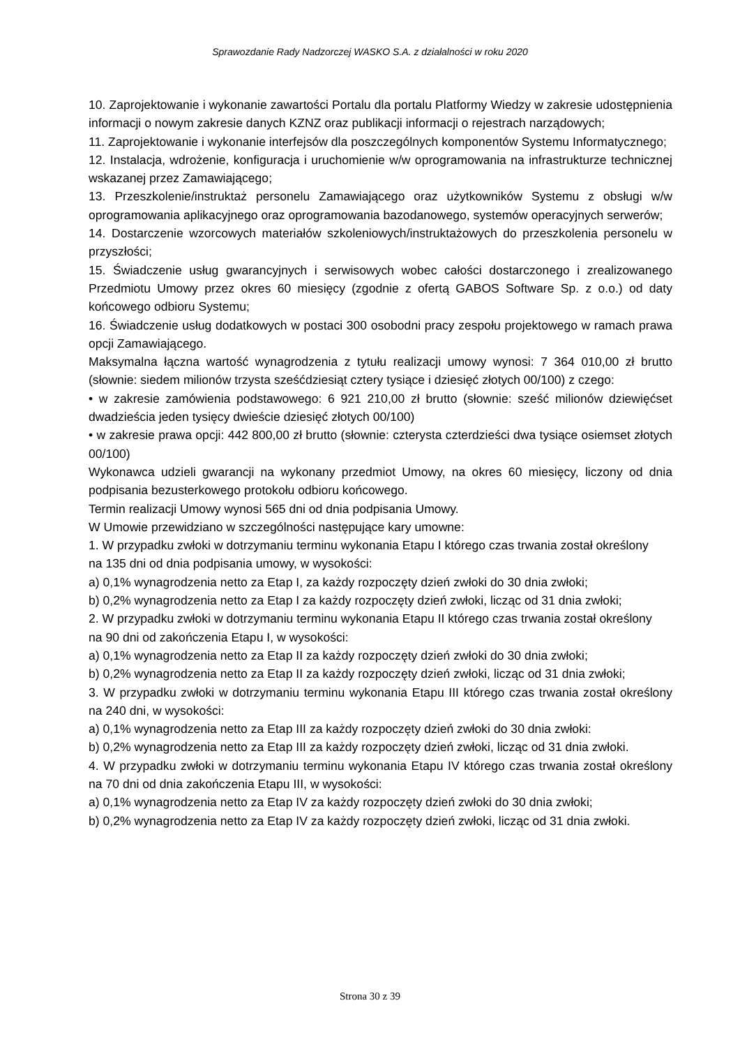Sprawozdanie Rady Nadzorczej WASKO S.A. z działalności w roku 2020
10. Zaprojektowanie i wykonanie zawartości Portalu dla portalu Platformy Wiedzy w zakresie udostępnienia informacji o nowym zakresie danych KZNZ oraz publikacji informacji o rejestrach narządowych;
11. Zaprojektowanie i wykonanie interfejsów dla poszczególnych komponentów Systemu Informatycznego;
12. Instalacja, wdrożenie, konfiguracja i uruchomienie w/w oprogramowania na infrastrukturze technicznej wskazanej przez Zamawiającego;
13. Przeszkolenie/instruktaż personelu Zamawiającego oraz użytkowników Systemu z obsługi w/w oprogramowania aplikacyjnego oraz oprogramowania bazodanowego, systemów operacyjnych serwerów;
14. Dostarczenie wzorcowych materiałów szkoleniowych/instruktażowych do przeszkolenia personelu w przyszłości;
15. Świadczenie usług gwarancyjnych i serwisowych wobec całości dostarczonego i zrealizowanego Przedmiotu Umowy przez okres 60 miesięcy (zgodnie z ofertą GABOS Software Sp. z o.o.) od daty końcowego odbioru Systemu;
16. Świadczenie usług dodatkowych w postaci 300 osobodni pracy zespołu projektowego w ramach prawa opcji Zamawiającego.
Maksymalna łączna wartość wynagrodzenia z tytułu realizacji umowy wynosi: 7 364 010,00 zł brutto (słownie: siedem milionów trzysta sześćdziesiąt cztery tysiące i dziesięć złotych 00/100) z czego:
• w zakresie zamówienia podstawowego: 6 921 210,00 zł brutto (słownie: sześć milionów dziewięćset dwadzieścia jeden tysięcy dwieście dziesięć złotych 00/100)
• w zakresie prawa opcji: 442 800,00 zł brutto (słownie: czterysta czterdzieści dwa tysiące osiemset złotych 00/100)
Wykonawca udzieli gwarancji na wykonany przedmiot Umowy, na okres 60 miesięcy, liczony od dnia podpisania bezusterkowego protokołu odbioru końcowego.
Termin realizacji Umowy wynosi 565 dni od dnia podpisania Umowy.
W Umowie przewidziano w szczególności następujące kary umowne:
1. W przypadku zwłoki w dotrzymaniu terminu wykonania Etapu I którego czas trwania został określony
na 135 dni od dnia podpisania umowy, w wysokości:
a) 0,1% wynagrodzenia netto za Etap I, za każdy rozpoczęty dzień zwłoki do 30 dnia zwłoki;
b) 0,2% wynagrodzenia netto za Etap I za każdy rozpoczęty dzień zwłoki, licząc od 31 dnia zwłoki;
2. W przypadku zwłoki w dotrzymaniu terminu wykonania Etapu II którego czas trwania został określony
na 90 dni od zakończenia Etapu I, w wysokości:
a) 0,1% wynagrodzenia netto za Etap II za każdy rozpoczęty dzień zwłoki do 30 dnia zwłoki;
b) 0,2% wynagrodzenia netto za Etap II za każdy rozpoczęty dzień zwłoki, licząc od 31 dnia zwłoki;
3. W przypadku zwłoki w dotrzymaniu terminu wykonania Etapu III którego czas trwania został określony na 240 dni, w wysokości:
a) 0,1% wynagrodzenia netto za Etap III za każdy rozpoczęty dzień zwłoki do 30 dnia zwłoki:
b) 0,2% wynagrodzenia netto za Etap III za każdy rozpoczęty dzień zwłoki, licząc od 31 dnia zwłoki.
4. W przypadku zwłoki w dotrzymaniu terminu wykonania Etapu IV którego czas trwania został określony na 70 dni od dnia zakończenia Etapu III, w wysokości:
a) 0,1% wynagrodzenia netto za Etap IV za każdy rozpoczęty dzień zwłoki do 30 dnia zwłoki;
b) 0,2% wynagrodzenia netto za Etap IV za każdy rozpoczęty dzień zwłoki, licząc od 31 dnia zwłoki.
Strona 30 z 39